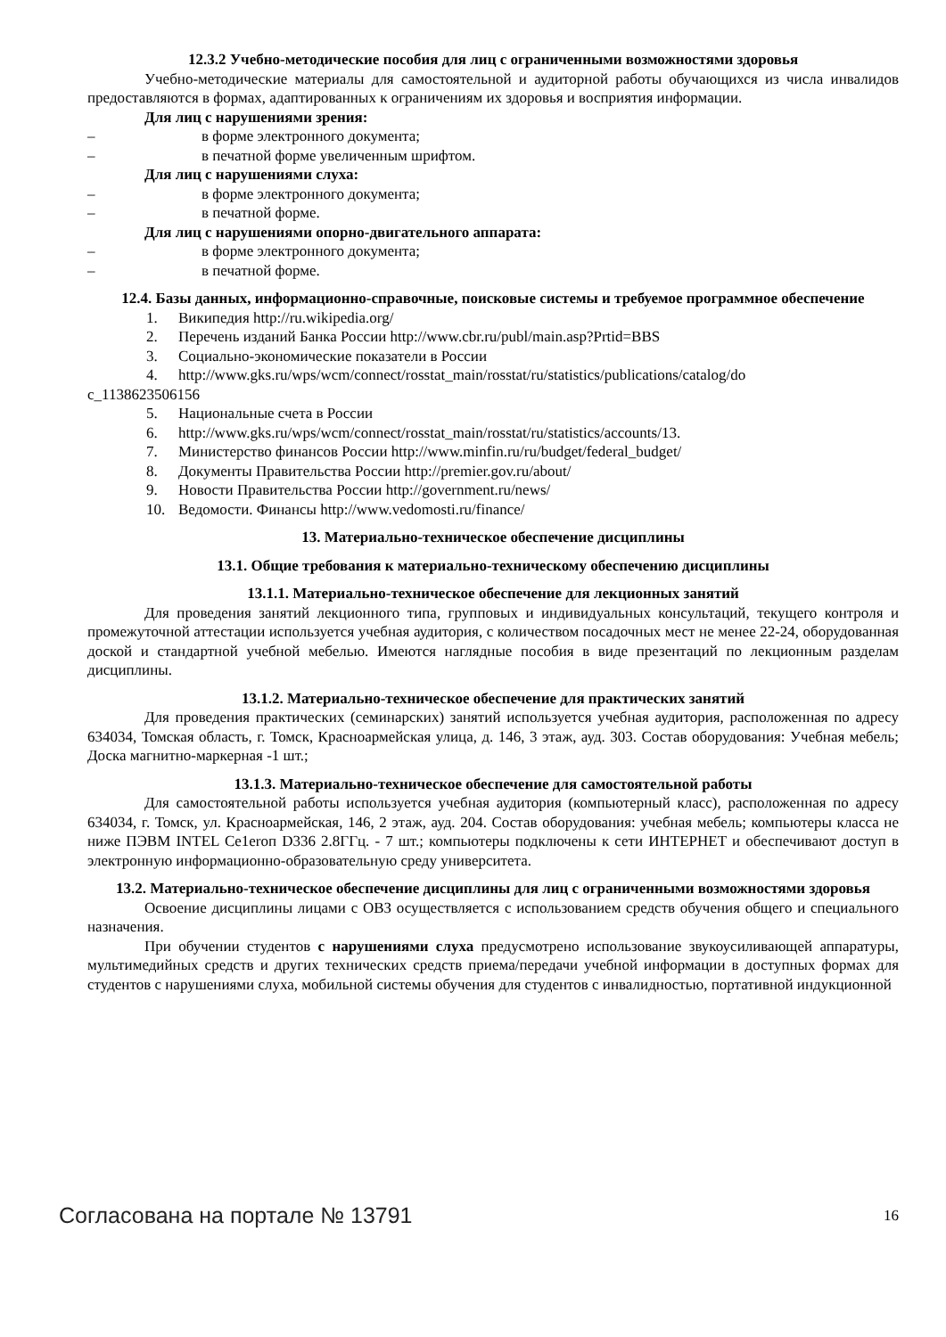12.3.2 Учебно-методические пособия для лиц с ограниченными возможностями здоровья
Учебно-методические материалы для самостоятельной и аудиторной работы обучающихся из числа инвалидов предоставляются в формах, адаптированных к ограничениям их здоровья и восприятия информации.
Для лиц с нарушениями зрения:
– в форме электронного документа;
– в печатной форме увеличенным шрифтом.
Для лиц с нарушениями слуха:
– в форме электронного документа;
– в печатной форме.
Для лиц с нарушениями опорно-двигательного аппарата:
– в форме электронного документа;
– в печатной форме.
12.4. Базы данных, информационно-справочные, поисковые системы и требуемое программное обеспечение
1. Википедия http://ru.wikipedia.org/
2. Перечень изданий Банка России http://www.cbr.ru/publ/main.asp?Prtid=BBS
3. Социально-экономические показатели в России
4. http://www.gks.ru/wps/wcm/connect/rosstat_main/rosstat/ru/statistics/publications/catalog/do
c_1138623506156
5. Национальные счета в России
6. http://www.gks.ru/wps/wcm/connect/rosstat_main/rosstat/ru/statistics/accounts/13.
7. Министерство финансов России http://www.minfin.ru/ru/budget/federal_budget/
8. Документы Правительства России http://premier.gov.ru/about/
9. Новости Правительства России http://government.ru/news/
10. Ведомости. Финансы http://www.vedomosti.ru/finance/
13. Материально-техническое обеспечение дисциплины
13.1. Общие требования к материально-техническому обеспечению дисциплины
13.1.1. Материально-техническое обеспечение для лекционных занятий
Для проведения занятий лекционного типа, групповых и индивидуальных консультаций, текущего контроля и промежуточной аттестации используется учебная аудитория, с количеством посадочных мест не менее 22-24, оборудованная доской и стандартной учебной мебелью. Имеются наглядные пособия в виде презентаций по лекционным разделам дисциплины.
13.1.2. Материально-техническое обеспечение для практических занятий
Для проведения практических (семинарских) занятий используется учебная аудитория, расположенная по адресу 634034, Томская область, г. Томск, Красноармейская улица, д. 146, 3 этаж, ауд. 303. Состав оборудования: Учебная мебель; Доска магнитно-маркерная -1 шт.;
13.1.3. Материально-техническое обеспечение для самостоятельной работы
Для самостоятельной работы используется учебная аудитория (компьютерный класс), расположенная по адресу 634034, г. Томск, ул. Красноармейская, 146, 2 этаж, ауд. 204. Состав оборудования: учебная мебель; компьютеры класса не ниже ПЭВМ INTEL Ce1eroп D336 2.8ГГц. - 7 шт.; компьютеры подключены к сети ИНТЕРНЕТ и обеспечивают доступ в электронную информационно-образовательную среду университета.
13.2. Материально-техническое обеспечение дисциплины для лиц с ограниченными возможностями здоровья
Освоение дисциплины лицами с ОВЗ осуществляется с использованием средств обучения общего и специального назначения.
При обучении студентов с нарушениями слуха предусмотрено использование звукоусиливающей аппаратуры, мультимедийных средств и других технических средств приема/передачи учебной информации в доступных формах для студентов с нарушениями слуха, мобильной системы обучения для студентов с инвалидностью, портативной индукционной
Согласована на портале № 13791 16